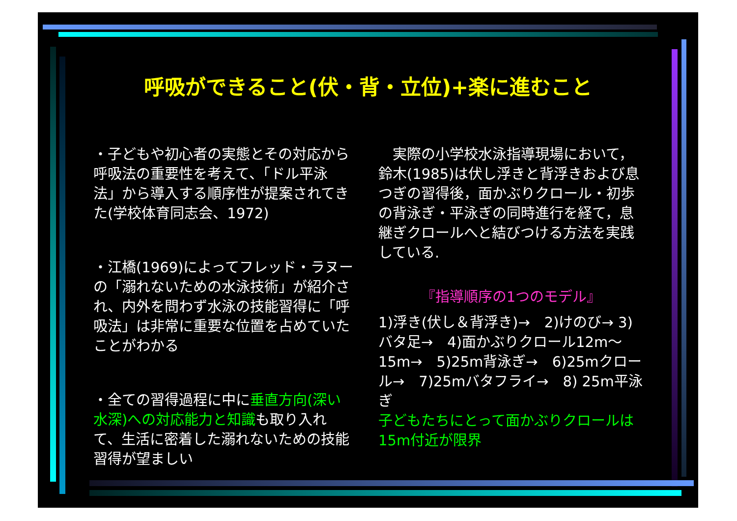呼吸ができること(伏・背・立位)+楽に進むこと
・子どもや初心者の実態とその対応から呼吸法の重要性を考えて、「ドル平泳法」から導入する順序性が提案されてきた(学校体育同志会、1972)
・江橋(1969)によってフレッド・ラヌーの「溺れないための水泳技術」が紹介され、内外を問わず水泳の技能習得に「呼吸法」は非常に重要な位置を占めていたことがわかる
・全ての習得過程に中に垂直方向(深い水深)への対応能力と知識も取り入れて、生活に密着した溺れないための技能習得が望ましい
　実際の小学校水泳指導現場において，鈴木(1985)は伏し浮きと背浮きおよび息つぎの習得後，面かぶりクロール・初歩の背泳ぎ・平泳ぎの同時進行を経て，息継ぎクロールへと結びつける方法を実践している.
『指導順序の1つのモデル』
1)浮き(伏し＆背浮き)→　2)けのび→ 3)バタ足→　4)面かぶりクロール12m～15m→　5)25m背泳ぎ→　6)25mクロール→　7)25mバタフライ→　8) 25m平泳ぎ
子どもたちにとって面かぶりクロールは15m付近が限界